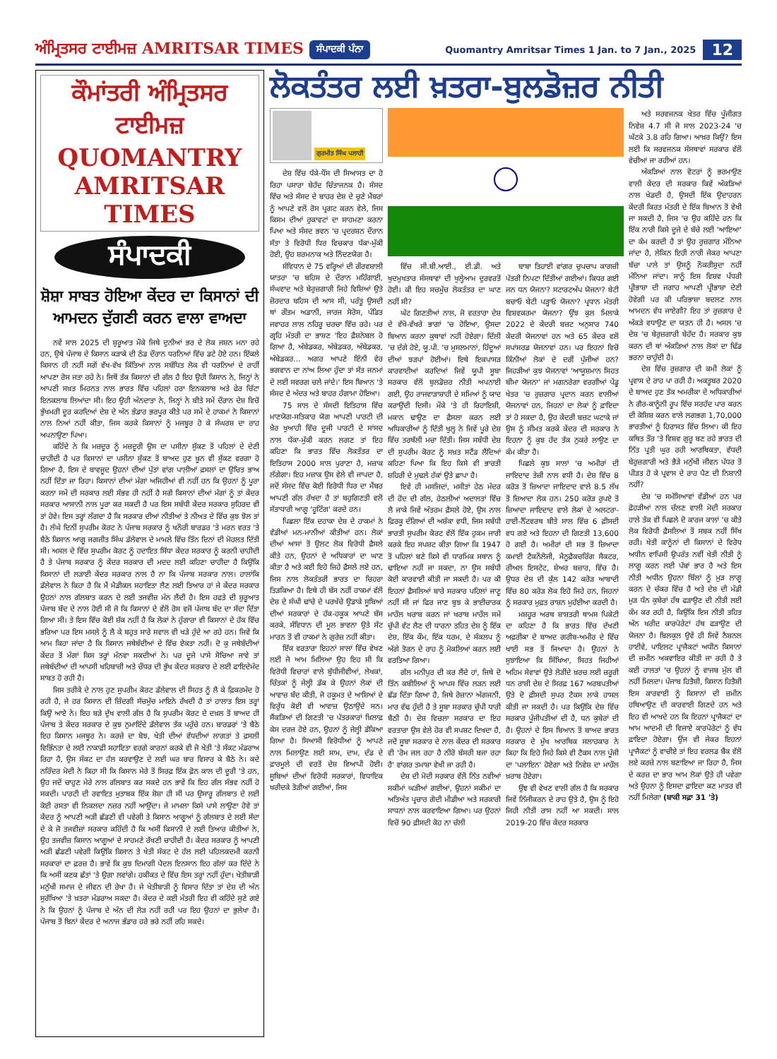ਅੰਮ੍ਰਿਤਸਰ ਟਾਈਮਜ਼ AMRITSAR TIMES ਸੰਪਾਦਕੀ ਪੰਨਾ Quomantry Amritsar Times 1 Jan. to 7 Jan., 2025 12
ਕੌਮਾਂਤਰੀ ਅੰਮ੍ਰਿਤਸਰ ਟਾਈਮਜ਼ QUOMANTRY AMRITSAR TIMES
ਸੰਪਾਦਕੀ
ਸ਼ੋਸ਼ਾ ਸਾਬਤ ਹੋਇਆ ਕੇਂਦਰ ਦਾ ਕਿਸਾਨਾਂ ਦੀ ਆਮਦਨ ਦੁੱਗਣੀ ਕਰਨ ਵਾਲਾ ਵਾਅਦਾ
ਨਵੇਂ ਸਾਲ 2025 ਦੀ ਸ਼ੁਰੂਆਤ ਮੌਕੇ ਜਿਥੇ ਦੁਨੀਆਂ ਭਰ ਦੇ ਲੋਕ ਜਸ਼ਨ ਮਨਾ ਰਹੇ ਹਨ, ਉਥੇ ਪੰਜਾਬ ਦੇ ਕਿਸਾਨ ਕੜਾਕੇ ਦੀ ਠੰਡ ਦੌਰਾਨ ਧਰਨਿਆਂ ਵਿੱਚ ਡਟੇ ਹੋਏ ਹਨ। ਇੱਕਲੇ ਕਿਸਾਨ ਹੀ ਨਹੀਂ ਸਗੋਂ ਵੱਖ-ਵੱਖ ਕਿੱਤਿਆਂ ਨਾਲ ਸਬੰਧਿਤ ਲੋਕ ਵੀ ਧਰਨਿਆਂ ਦੇ ਰਾਹੀਂ ਆਪਣਾ ਰੋਸ ਜਤਾ ਰਹੇ ਨੇ। ਜਿਥੋਂ ਤੱਕ ਕਿਸਾਨਾਂ ਦੀ ਗੱਲ ਹੈ ਇਹ ਉਹੀ ਕਿਸਾਨ ਨੇ, ਜਿਨ੍ਹਾਂ ਨੇ ਆਪਣੀ ਸਖ਼ਤ ਮਿਹਨਤ ਨਾਲ ਭਾਰਤ ਵਿੱਚ ਪਹਿਲਾਂ ਹਰਾ ਇਨਕਲਾਬ ਅਤੇ ਫੇਰ ਚਿੱਟਾ ਇਨਕਲਾਬ ਲਿਆਂਦਾ ਸੀ। ਇਹ ਉਹੀ ਅੰਨਦਾਤਾ ਨੇ, ਜਿਨ੍ਹਾਂ ਨੇ ਬੀਤੇ ਸਮੇਂ ਦੌਰਾਨ ਦੇਸ਼ ਵਿਚੋਂ ਭੁੱਖਮਰੀ ਦੂਰ ਕਰਦਿਆਂ ਦੇਸ਼ ਦੇ ਅੰਨ ਭੰਡਾਰ ਭਰਪੂਰ ਕੀਤੇ ਪਰ ਸਮੇਂ ਦੇ ਹਾਕਮਾਂ ਨੇ ਕਿਸਾਨਾਂ ਨਾਲ ਨਿਆਂ ਨਹੀਂ ਕੀਤਾ, ਜਿਸ ਕਰਕੇ ਕਿਸਾਨਾਂ ਨੂੰ ਮਜਬੂਰ ਹੋ ਕੇ ਸੰਘਰਸ਼ ਦਾ ਰਾਹ ਅਪਨਾਉਣਾ ਪਿਆ।
ਕਹਿੰਦੇ ਨੇ ਕਿ ਮਜ਼ਦੂਰ ਨੂੰ ਮਜ਼ਦੂਰੀ ਉਸ ਦਾ ਪਸੀਨਾ ਸੁੱਕਣ ਤੋਂ ਪਹਿਲਾਂ ਦੇ ਦੇਣੀ ਚਾਹੀਦੀ ਹੈ ਪਰ ਕਿਸਾਨਾਂ ਦਾ ਪਸੀਨਾ ਸੁੱਕਣ ਤੋਂ ਬਾਅਦ ਹੁਣ ਖ਼ੂਨ ਵੀ ਸੁੱਕਣ ਵਰਗਾ ਹੋ ਗਿਆ ਹੈ, ਇਸ ਦੇ ਬਾਵਜੂਦ ਉਹਨਾਂ ਦੀਆਂ ਪੁੱਤਾਂ ਵਾਂਗ ਪਾਲ਼ੀਆਂ ਫ਼ਸਲਾਂ ਦਾ ਉਚਿਤ ਭਾਅ ਨਹੀਂ ਦਿੱਤਾ ਜਾ ਰਿਹਾ। ਕਿਸਾਨਾਂ ਦੀਆਂ ਮੰਗਾਂ ਅਜਿਹੀਆਂ ਵੀ ਨਹੀਂ ਹਨ ਕਿ ਉਹਨਾਂ ਨੂੰ ਪੂਰਾ ਕਰਨਾ ਸਮੇਂ ਦੀ ਸਰਕਾਰ ਲਈ ਸੰਭਵ ਹੀ ਨਹੀਂ ਹੈ ਸਗੋਂ ਕਿਸਾਨਾਂ ਦੀਆਂ ਮੰਗਾਂ ਨੂੰ ਤਾਂ ਕੇਂਦਰ ਸਰਕਾਰ ਆਸਾਨੀ ਨਾਲ ਪੂਰਾ ਕਰ ਸਕਦੀ ਹੈ ਪਰ ਇਸ ਸਬੰਧੀ ਕੇਂਦਰ ਸਰਕਾਰ ਸੁਹਿਰਦ ਵੀ ਤਾਂ ਹੋਵੇ। ਇਸ ਤਰ੍ਹਾਂ ਲੱਗਦਾ ਹੈ ਕਿ ਸਰਕਾਰ ਦੀਆਂ ਨੀਤੀਆਂ ਤੇ ਨੀਅਤ ਦੇ ਵਿੱਚ ਕੁਝ ਝੋਲ ਤਾਂ ਹੈ। ਲੰਘੇ ਦਿਨੀਂ ਸੁਪਰੀਮ ਕੋਰਟ ਨੇ ਪੰਜਾਬ ਸਰਕਾਰ ਨੂੰ ਖਨੌਰੀ ਬਾਰਡਰ 'ਤੇ ਮਰਨ ਵਰਤ 'ਤੇ ਬੈਠੇ ਕਿਸਾਨ ਆਗੂ ਜਗਜੀਤ ਸਿੰਘ ਡੱਲੇਵਾਲ ਦੇ ਮਾਮਲੇ ਵਿੱਚ ਤਿੰਨ ਦਿਨਾਂ ਦੀ ਮੋਹਲਤ ਦਿੱਤੀ ਸੀ। ਅਸਲ ਦੇ ਵਿੱਚ ਸੁਪਰੀਮ ਕੋਰਟ ਨੂੰ ਹਦਾਇਤ ਸਿੱਧਾ ਕੇਂਦਰ ਸਰਕਾਰ ਨੂੰ ਕਰਨੀ ਚਾਹੀਦੀ ਹੈ ਤੇ ਪੰਜਾਬ ਸਰਕਾਰ ਨੂੰ ਕੇਂਦਰ ਸਰਕਾਰ ਦੀ ਮਦਦ ਲਈ ਕਹਿਣਾ ਚਾਹੀਦਾ ਹੈ ਕਿਉਂਕਿ ਕਿਸਾਨਾਂ ਦੀ ਲੜਾਈ ਕੇਂਦਰ ਸਰਕਾਰ ਨਾਲ ਹੈ ਨਾ ਕਿ ਪੰਜਾਬ ਸਰਕਾਰ ਨਾਲ। ਹਾਲਾਂਕਿ ਡੱਲੇਵਾਲ ਨੇ ਕਿਹਾ ਹੈ ਕਿ ਮੈਂ ਮੈਡੀਕਲ ਸਹਾਇਤਾ ਲੈਣ ਲਈ ਤਿਆਰ ਹਾਂ ਜੇ ਕੇਂਦਰ ਸਰਕਾਰ ਉਹਨਾਂ ਨਾਲ ਗੱਲਬਾਤ ਕਰਨ ਦੇ ਲਈ ਤਜਵੀਜ਼ ਮੰਨ ਲੈਂਦੀ ਹੈ। ਇਸ ਹਫਤੇ ਦੀ ਸ਼ੁਰੂਆਤ ਪੰਜਾਬ ਬੰਦ ਦੇ ਨਾਲ ਹੋਈ ਸੀ ਜੋ ਕਿ ਕਿਸਾਨਾਂ ਦੇ ਵੱਲੋਂ ਰੋਸ ਵਜੋਂ ਪੰਜਾਬ ਬੰਦ ਦਾ ਸੱਦਾ ਦਿੱਤਾ ਗਿਆ ਸੀ। ਤੇ ਇਸ ਵਿੱਚ ਕੋਈ ਸ਼ੱਕ ਨਹੀਂ ਹੈ ਕਿ ਲੋਕਾਂ ਨੇ ਹੁੰਗਾਰਾ ਵੀ ਕਿਸਾਨਾਂ ਦੇ ਹੱਕ ਵਿੱਚ ਭਰਿਆ ਪਰ ਇਸ ਮਸਲੇ ਨੂੰ ਲੈ ਕੇ ਬਹੁਤ ਸਾਰੇ ਸਵਾਲ ਵੀ ਖੜੇ ਹੁੰਦੇ ਆ ਰਹੇ ਹਨ। ਜਿਵੇਂ ਕਿ ਆਮ ਕਿਹਾ ਜਾਂਦਾ ਹੈ ਕਿ ਕਿਸਾਨ ਜਥੇਬੰਦੀਆਂ ਦੇ ਵਿੱਚ ਏਕਤਾ ਨਹੀਂ। ਦੋ ਕੁ ਜਥੇਬੰਦੀਆਂ ਕੇਂਦਰ ਤੋਂ ਮੰਗਾਂ ਕਿਸ ਤਰ੍ਹਾਂ ਮੰਨਵਾ ਸਕਦੀਆਂ ਨੇ। ਪਰ ਦੂਜੇ ਪਾਸੇ ਸੋਚਿਆ ਜਾਵੇ ਤਾਂ ਜਥੇਬੰਦੀਆਂ ਦੀ ਆਪਸੀ ਖਹਿਬਾਜ਼ੀ ਅਤੇ ਚੌਧਰ ਦੀ ਭੁੱਖ ਕੇਂਦਰ ਸਰਕਾਰ ਦੇ ਲਈ ਫਾਇਦੇਮੰਦ ਸਾਬਤ ਹੋ ਰਹੀ ਹੈ।
ਜਿਸ ਤਰੀਕੇ ਦੇ ਨਾਲ ਹੁਣ ਸੁਪਰੀਮ ਕੋਰਟ ਡੱਲੇਵਾਲ ਦੀ ਸਿਹਤ ਨੂੰ ਲੈ ਕੇ ਫ਼ਿਕਰਮੰਦ ਹੋ ਰਹੀ ਹੈ, ਜੇ ਹਰ ਕਿਸਾਨ ਦੀ ਜ਼ਿੰਦਗੀ ਸੱਚਮੁੱਚ ਮਾਇਨੇ ਰੱਖਦੀ ਹੈ ਤਾਂ ਹਾਲਾਤ ਇਸ ਤਰ੍ਹਾਂ ਕਿਉਂ ਆਏ ਨੇ। ਇਹ ਬੜੇ ਦੁੱਖ ਵਾਲੀ ਗੱਲ ਹੈ ਕਿ ਸੁਪਰੀਮ ਕੋਰਟ ਦੇ ਦਖ਼ਲ ਤੋਂ ਬਾਅਦ ਹੀ ਪੰਜਾਬ ਤੇ ਕੇਂਦਰ ਸਰਕਾਰ ਦੇ ਕੁਝ ਨੁਮਾਇੰਦੇ ਡੱਲੇਵਾਲ ਤੱਕ ਪਹੁੰਚੇ ਹਨ। ਬਾਰਡਰਾਂ 'ਤੇ ਬੈਠੇ ਇਹ ਕਿਸਾਨ ਮਜਬੂਰ ਨੇ। ਕਰਜ਼ੇ ਦਾ ਬੋਝ, ਖੇਤੀ ਦੀਆਂ ਵੱਧਦੀਆਂ ਲਾਗਤਾਂ ਤੇ ਫ਼ਸਲੀ ਵਿਭਿੰਨਤਾ ਦੇ ਲਈ ਨਾਕਾਫ਼ੀ ਸਹਾਇਤਾ ਵਰਗੇ ਕਾਰਨਾਂ ਕਰਕੇ ਵੀ ਜੋ ਖੇਤੀ 'ਤੇ ਸੰਕਟ ਮੰਡਰਾਅ ਰਿਹਾ ਹੈ, ਉਸ ਸੰਕਟ ਦਾ ਹੱਲ ਕਰਵਾਉਣ ਦੇ ਲਈ ਘਰ ਬਾਰ ਵਿਸਾਰ ਕੇ ਬੈਠੇ ਨੇ। ਕਦੇ ਨਰਿੰਦਰ ਮੋਦੀ ਨੇ ਕਿਹਾ ਸੀ ਕਿ ਕਿਸਾਨ ਮੇਰੇ ਤੋਂ ਸਿਰਫ਼ ਇੱਕ ਫ਼ੋਨ ਕਾਲ ਦੀ ਦੂਰੀ 'ਤੇ ਹਨ, ਉਹ ਜਦੋਂ ਚਾਹੁਣ ਮੇਰੇ ਨਾਲ ਗੱਲਬਾਤ ਕਰ ਸਕਦੇ ਹਨ ਭਾਵੇਂ ਕਿ ਇਹ ਗੱਲ ਸੰਭਵ ਨਹੀਂ ਹੋ ਸਕਦੀ। ਪਾਰਟੀ ਦੀ ਰਵਾਇਤ ਮੁਤਾਬਕ ਇੱਕ ਸ਼ੋਸ਼ਾ ਹੀ ਸੀ ਪਰ ਉਸਾਰੂ ਗੱਲਬਾਤ ਦੇ ਲਈ ਕੋਈ ਰਸਤਾ ਵੀ ਨਿਕਲਦਾ ਨਜ਼ਰ ਨਹੀਂ ਆਉਂਦਾ। ਜੇ ਮਾਮਲਾ ਕਿਸੇ ਪਾਸੇ ਲਾਉਣਾ ਹੋਵੇ ਤਾਂ ਕੇਂਦਰ ਨੂੰ ਆਪਣੀ ਅੜੀ ਛੱਡਣੀ ਵੀ ਪਵੇਗੀ ਤੇ ਕਿਸਾਨ ਆਗੂਆਂ ਨੂੰ ਗੱਲਬਾਤ ਦੇ ਲਈ ਸੱਦਾ ਦੇ ਕੇ ਜੋ ਤਜਵੀਜ਼ਾਂ ਸਰਕਾਰ ਕਹਿੰਦੀ ਹੈ ਕਿ ਅਸੀਂ ਕਿਸਾਨੀ ਦੇ ਲਈ ਤਿਆਰ ਕੀਤੀਆਂ ਨੇ, ਉਹ ਤਜਵੀਜ਼ ਕਿਸਾਨ ਆਗੂਆਂ ਦੇ ਸਾਹਮਣੇ ਰੱਖਣੀ ਚਾਹੀਦੀ ਹੈ। ਕੇਂਦਰ ਸਰਕਾਰ ਨੂੰ ਆਪਣੀ ਅੜੀ ਛੱਡਣੀ ਪਵੇਗੀ ਕਿਉਂਕਿ ਕਿਸਾਨ ਤੇ ਖੇਤੀ ਸੰਕਟ ਦੇ ਹੱਲ ਲਈ ਪਹਿਲਕਦਮੀ ਕਰਨੀ ਸਰਕਾਰਾਂ ਦਾ ਫ਼ਰਜ਼ ਹੈ। ਭਾਵੇਂ ਕਿ ਕੁਝ ਦਿਮਾਗੀ ਪੈਦਲ ਇਨਸਾਨ ਇਹ ਗੱਲਾਂ ਕਰ ਦਿੰਦੇ ਨੇ ਕਿ ਅਸੀਂ ਕਣਕ ਛੱਤਾਂ 'ਤੇ ਉਗਾ ਲਵਾਂਗੇ। ਹਕੀਕਤ ਦੇ ਵਿੱਚ ਇਸ ਤਰ੍ਹਾਂ ਨਹੀਂ ਹੁੰਦਾ। ਖੇਤੀਬਾੜੀ ਮਨੁੱਖੀ ਸਮਾਜ ਦੇ ਜੀਵਨ ਦੀ ਰੇਖਾ ਹੈ। ਜੇ ਖੇਤੀਬਾੜੀ ਨੂੰ ਵਿਸਾਰ ਦਿੱਤਾ ਤਾਂ ਦੇਸ਼ ਦੀ ਅੰਨ ਸੁਰੱਖਿਆ 'ਤੇ ਖ਼ਤਰਾ ਮੰਡਰਾਅ ਸਕਦਾ ਹੈ। ਕੇਂਦਰ ਦੇ ਕਈ ਮੰਤਰੀ ਇਹ ਵੀ ਕਹਿੰਦੇ ਸੁਣੇ ਗਏ ਨੇ ਕਿ ਉਹਨਾਂ ਨੂੰ ਪੰਜਾਬ ਦੇ ਅੰਨ ਦੀ ਲੋੜ ਨਹੀਂ ਰਹੀ ਪਰ ਇਹ ਉਹਨਾਂ ਦਾ ਭੁਲੇਖਾ ਹੈ। ਪੰਜਾਬ ਤੋਂ ਬਿਨਾਂ ਕੇਂਦਰ ਦੇ ਅਨਾਜ ਭੰਡਾਰ ਹਰੇ ਭਰੇ ਨਹੀਂ ਰਹਿ ਸਕਦੇ।
ਲੋਕਤੰਤਰ ਲਈ ਖ਼ਤਰਾ-ਬੁਲਡੋਜ਼ਰ ਨੀਤੀ
ਗੁਰਮੀਤ ਸਿੰਘ ਪਲਾਹੀ
ਦੇਸ਼ ਵਿੱਚ ਧੱਕੇ-ਧੌਂਸ ਦੀ ਸਿਆਸਤ ਦਾ ਹੋ ਰਿਹਾ ਪਸਾਰਾ ਬੇਹੱਦ ਚਿੰਤਾਜਨਕ ਹੈ। ਸੰਸਦ ਵਿੱਚ ਅਤੇ ਸੰਸਦ ਦੇ ਬਾਹਰ ਦੇਸ਼ ਦੇ ਚੁਣੇ ਮੈਂਬਰਾਂ ਨੂੰ ਆਪਣੇ ਵਲੋਂ ਰੋਸ ਪ੍ਰਗਟ ਕਰਨ ਵੇਲੇ, ਜਿਸ ਕਿਸਮ ਦੀਆਂ ਰੁਕਾਵਟਾਂ ਦਾ ਸਾਹਮਣਾ ਕਰਨਾ ਪਿਆ ਅਤੇ ਸੰਸਦ ਭਵਨ 'ਚ ਪ੍ਰਦਰਸ਼ਨ ਦੌਰਾਨ ਸੱਤਾ ਤੇ ਵਿਰੋਧੀ ਧਿਰ ਵਿਚਕਾਰ ਧੱਕਾ-ਮੁੱਕੀ ਹੋਈ, ਉਹ ਸ਼ਰਮਨਾਕ ਅਤੇ ਨਿੰਦਣਯੋਗ ਹੈ।
ਸੰਵਿਧਾਨ ਦੇ 75 ਵਰ੍ਹਿਆਂ ਦੀ ਗੌਰਵਸ਼ਾਲੀ ਯਾਤਰਾ 'ਚ ਬਹਿਸ ਦੇ ਦੌਰਾਨ ਮਹਿੰਗਾਈ, ਸੰਘਵਾਦ ਅਤੇ ਬੇਰੁਜ਼ਗਾਰੀ ਜਿਹੇ ਵਿਸ਼ਿਆਂ ਉਤੇ ਜ਼ੋਰਦਾਰ ਬਹਿਸ ਦੀ ਆਸ ਸੀ, ਪਰੰਤੂ ਉਸਦੀ ਥਾਂ ਗੌਤਮ ਅਡਾਨੀ, ਜਾਰਜ ਸੋਰੋਸ, ਪੰਡਿਤ ਜਵਾਹਰ ਲਾਲ ਨਹਿਰੂ ਚਰਚਾ ਵਿੱਚ ਰਹੇ। ਪਰ ਗ੍ਰਹਿ ਮੰਤਰੀ ਦਾ ਭਾਸ਼ਣ 'ਇਹ ਫ਼ੈਸ਼ਨੇਬਲ ਹੋ ਗਿਆ ਹੈ, ਅੰਬੇਡਕਰ, ਅੰਬੇਡਕਰ, ਅੰਬੇਡਕਰ, ਅੰਬੇਡਕਰ... ਅਗਰ ਆਪਣੇ ਇੰਨੀ ਵੇਰ ਭਗਵਾਨ ਦਾ ਨਾਂਅ ਲਿਆ ਹੁੰਦਾ ਤਾਂ ਸੱਤ ਜਨਮਾਂ ਦੇ ਲਈ ਸਵਰਗ ਚਲੇ ਜਾਂਦੇ।' ਇਸ ਬਿਆਨ 'ਤੇ ਸੰਸਦ ਦੇ ਅੰਦਰ ਅਤੇ ਬਾਹਰ ਹੰਗਾਮਾ ਹੋਇਆ।
75 ਸਾਲ ਦੇ ਸੰਸਦੀ ਇਤਿਹਾਸ ਵਿੱਚ ਮਾਣਯੋਗ-ਸਤਿਕਾਰ ਯੋਗ ਆਪਣੀ ਪਾਰਟੀ ਦੀ ਖ਼ੈਰ ਖੁਆਹੀ ਵਿੱਚ ਦੂਜੀ ਪਾਰਟੀ ਦੇ ਸਾਂਸਦ ਨਾਲ ਧੱਕਾ-ਮੁੱਕੀ ਕਰਨ ਲਗਣ ਤਾਂ ਇਹ ਕਹਿਣਾ ਕਿ ਭਾਰਤ ਵਿੱਚ ਲੋਕਤੰਤਰ ਦਾ ਇਤਿਹਾਸ 2000 ਸਾਲ ਪੁਰਾਣਾ ਹੈ, ਮਜ਼ਾਕ ਲੱਗੇਗਾ। ਇਹ ਮਜ਼ਾਕ ਉਸ ਵੇਲੇ ਵੀ ਜਾਪਦਾ ਹੈ, ਜਦੋਂ ਸੰਸਦ ਵਿੱਚ ਕੋਈ ਵਿਰੋਧੀ ਧਿਰ ਦਾ ਮੈਂਬਰ ਆਪਣੀ ਗੱਲ ਰੱਖਦਾ ਹੈ ਤਾਂ ਬਹੁਗਿਣਤੀ ਵਲੋਂ ਸੱਤਾਧਾਰੀ ਆਗੂ 'ਹੂਟਿੰਗ' ਕਰਦੇ ਹਨ।
ਪਿਛਲਾ ਇੱਕ ਦਹਾਕਾ ਦੇਸ਼ ਦੇ ਹਾਕਮਾਂ ਨੇ ਵੱਡੀਆਂ ਮਨ-ਮਾਨੀਆਂ ਕੀਤੀਆਂ ਹਨ। ਲੋਕਾਂ ਦੀਆਂ ਆਸਾਂ ਤੋਂ ਉਲਟ ਲੋਕ ਵਿਰੋਧੀ ਫ਼ੈਸਲੇ ਕੀਤੇ ਹਨ, ਉਹਨਾਂ ਦੇ ਅਧਿਕਾਰਾਂ ਦਾ ਘਾਣ ਕੀਤਾ ਹੈ ਅਤੇ ਕਈ ਇਹੋ ਜਿਹੇ ਫ਼ੈਸਲੇ ਲਏ ਹਨ, ਜਿਸ ਨਾਲ ਲੋਕਤੰਤਰੀ ਭਾਰਤ ਦਾ ਚਿਹਰਾ ਤਿੜਕਿਆ ਹੈ। ਇਥੇ ਹੀ ਬੱਸ ਨਹੀਂ ਹਾਕਮਾਂ ਵੱਲੋਂ ਦੇਸ਼ ਦੇ ਸੰਘੀ ਢਾਂਚੇ ਦੇ ਪਰਖੱਚੇ ਉਡਾਕੇ ਸੂਬਿਆਂ ਦੀਆਂ ਸਰਕਾਰਾਂ ਦੇ ਹੱਕ-ਹਕੂਕ ਆਪਣੇ ਬੱਸ ਕਰਕੇ, ਸੰਵਿਧਾਨ ਦੀ ਮੂਲ ਭਾਵਨਾ ਉਤੇ ਸੱਟ ਮਾਰਨ ਤੋਂ ਵੀ ਹਾਕਮਾਂ ਨੇ ਗੁਰੇਜ਼ ਨਹੀਂ ਕੀਤਾ।
ਇੱਕ ਵਰਤਾਰਾ ਇਹਨਾਂ ਸਾਲਾਂ ਵਿੱਚ ਵੇਖਣ ਲਈ ਜੋ ਆਮ ਮਿਲਿਆ ਉਹ ਇਹ ਸੀ ਕਿ ਵਿਰੋਧੀ ਵਿਚਾਰਾਂ ਵਾਲੇ ਬੁੱਧੀਜੀਵੀਆਂ, ਲੇਖਕਾਂ, ਚਿੰਤਕਾਂ ਨੂੰ ਜੇਲ੍ਹੀ ਡੱਕ ਕੇ ਉਹਨਾਂ ਲੋਕਾਂ ਦੀ ਆਵਾਜ਼ ਬੰਦ ਕੀਤੀ, ਜੋ ਹਕੂਮਤ ਦੇ ਆਸ਼ਿਆਂ ਦੇ ਵਿਰੁੱਧ ਕੋਈ ਵੀ ਆਵਾਜ਼ ਉਠਾਉਂਦੇ ਸਨ। ਸੈਂਕੜਿਆਂ ਦੀ ਗਿਣਤੀ 'ਚ ਪੱਤਰਕਾਰਾਂ ਖ਼ਿਲਾਫ਼ ਕੇਸ ਦਰਜ ਹੋਏ ਹਨ, ਉਹਨਾਂ ਨੂੰ ਜੇਲ੍ਹੀ ਡੱਕਿਆ ਗਿਆ ਹੈ। ਸਿਆਸੀ ਵਿਰੋਧੀਆਂ ਨੂੰ ਆਪਣੇ ਨਾਲ ਮਿਲਾਉਣ ਲਈ ਸਾਮ, ਦਾਮ, ਦੰਡ ਦੇ ਫ਼ਾਰਮੂਲੇ ਦੀ ਵਰਤੋਂ ਦੇਸ਼ ਵਿਆਪੀ ਹੋਈ। ਸੂਬਿਆਂ ਦੀਆਂ ਵਿਰੋਧੀ ਸਰਕਾਰਾਂ, ਵਿਧਾਇਕ ਖਰੀਦਕੇ ਤੋੜੀਆਂ ਗਈਆਂ, ਜਿਸ
ਵਿੱਚ ਸੀ.ਬੀ.ਆਈ., ਈ.ਡੀ. ਅਤੇ ਖੁਦਮੁਖਤਾਰ ਸੰਸਥਾਵਾਂ ਦੀ ਖੁਲ੍ਹੇਆਮ ਦੁਰਵਰਤੋਂ ਹੋਈ। ਕੀ ਇਹ ਸਚਮੁੱਚ ਲੋਕਤੰਤਰ ਦਾ ਘਾਣ ਨਹੀਂ ਸੀ?
ਘੱਟ ਗਿਣਤੀਆਂ ਨਾਲ, ਜੋ ਵਰਤਾਰਾ ਦੇਸ਼ ਦੇ ਵੱਖੋ-ਵੱਖਰੇ ਭਾਗਾਂ 'ਚ ਹੋਇਆ, ਉਸਦਾ ਬਿਆਨ ਕਰਨਾ ਕੁਥਾਵਾਂ ਨਹੀਂ ਹੋਏਗਾ। ਦਿੱਲੀ 'ਚ ਦੰਗੇ ਹੋਏ, ਯੂ.ਪੀ. 'ਚ ਮੁਸਲਮਾਨਾਂ, ਹਿੰਦੂਆਂ ਦੀਆਂ ਝੜਪਾਂ ਹੋਈਆਂ। ਇਥੇ ਇਕਪਾਸੜ ਕਾਰਵਾਈਆਂ ਕਰਦਿਆਂ ਜਿਵੇਂ ਯੂਪੀ ਸੂਬਾ ਸਰਕਾਰ ਵੱਲੋਂ ਬੁਲਡੋਜ਼ਰ ਨੀਤੀ ਅਪਨਾਈ ਗਈ, ਉਹ ਰਾਜਵਾੜਾਸ਼ਾਹੀ ਦੇ ਸਮਿਆਂ ਨੂੰ ਯਾਦ ਕਰਾਉਂਦੀ ਦਿਸੀ। ਮੌਕੇ 'ਤੇ ਹੀ ਰਿਹਾਇਸ਼ੀ, ਮਕਾਨ ਢਾਉਣ ਦਾ ਫ਼ੈਸਲਾ ਕਰਨ ਲਈ ਅਧਿਕਾਰੀਆਂ ਨੂੰ ਦਿੱਤੀ ਖੁਲ੍ਹ ਨੇ ਜਿਵੇਂ ਪੂਰੇ ਦੇਸ਼ ਵਿੱਚ ਤਰਥੱਲੀ ਮਚਾ ਦਿੱਤੀ। ਜਿਸ ਸਬੰਧੀ ਦੇਸ਼ ਦੀ ਸੁਪਰੀਮ ਕੋਰਟ ਨੂੰ ਸਖ਼ਤ ਸਟੈਂਡ ਲੈਂਦਿਆਂ ਕਹਿਣਾ ਪਿਆ ਕਿ ਇਹ ਕਿਸੇ ਵੀ ਭਾਰਤੀ ਸ਼ਹਿਰੀ ਦੇ ਮੁਢਲੇ ਹੱਕਾਂ ਉਤੇ ਛਾਪਾ ਹੈ।
ਇਵੇਂ ਹੀ ਮਸਜਿਦਾਂ, ਮਸੀਤਾਂ ਹੇਠ ਮੰਦਰ ਦੀ ਹੋਂਦ ਦੀ ਗੱਲ, ਹੇਠਲੀਆਂ ਅਦਾਲਤਾਂ ਵਿੱਚ ਲੈ ਜਾਕੇ ਜਿਵੇਂ ਅੰਤਰਮ ਫ਼ੈਸਲੇ ਹੋਏ, ਉਸ ਨਾਲ ਫ਼ਿਰਕੂ ਦੰਗਿਆਂ ਦੀ ਅਸ਼ੰਕਾ ਵਧੀ, ਜਿਸ ਸਬੰਧੀ ਭਾਰਤੀ ਸੁਪਰੀਮ ਕੋਰਟ ਵੱਲੋਂ ਇੱਕ ਹੁਕਮ ਜਾਰੀ ਕਰਕੇ ਇਹ ਸਪਸ਼ਟ ਕੀਤਾ ਗਿਆ ਕਿ 1947 ਤੋਂ ਪਹਿਲਾਂ ਬਣੇ ਕਿਸੇ ਵੀ ਧਾਰਮਿਕ ਸਥਾਨ ਨੂੰ ਢਾਇਆ ਨਹੀਂ ਜਾ ਸਕਦਾ, ਨਾ ਉਸ ਸਬੰਧੀ ਕੋਈ ਕਾਰਵਾਈ ਕੀਤੀ ਜਾ ਸਕਦੀ ਹੈ। ਪਰ ਕੀ ਇਹਨਾਂ ਫ਼ੈਸਲਿਆਂ ਬਾਰੇ ਸਰਕਾਰ ਪਹਿਲਾਂ ਜਾਣੂ ਨਹੀਂ ਸੀ ਜਾਂ ਫਿਰ ਜਾਣ ਬੁਝ ਕੇ ਭਾਈਚਾਰਕ ਮਾਹੌਲ ਖਰਾਬ ਕਰਨ ਜਾਂ ਖਰਾਬ ਮਾਹੌਲ ਸਮੇਂ ਚੁੱਪੀ ਵੱਟ ਲੈਣ ਦੀ ਧਾਰਨਾ ਤਹਿਤ ਦੇਸ਼ ਨੂੰ ਇੱਕ ਦੇਸ਼, ਇੱਕ ਕੌਮ, ਇੱਕ ਧਰਮ, ਦੇ ਸੰਕਲਪ ਨੂੰ ਅੱਗੇ ਤੋਰਨ ਦੇ ਰਾਹ ਨੂੰ ਮੋਕਲਿਆਂ ਕਰਨ ਲਈ ਵਰਤਿਆ ਗਿਆ।
ਗੱਲ ਮਨੀਪੁਰ ਦੀ ਕਰ ਲੈਂਦੇ ਹਾਂ, ਜਿਥੇ ਦੋ ਤਿੰਨ ਕਬੀਲਿਆਂ ਨੂੰ ਆਪਸ ਵਿੱਚ ਲੜਨ ਲਈ ਛੱਡ ਦਿੱਤਾ ਗਿਆ ਹੈ, ਜਿਥੇ ਰੋਜ਼ਾਨਾ ਅੱਗਜਨੀ, ਮਾਰ ਵੱਢ ਹੁੰਦੀ ਹੈ ਤੇ ਸੂਬਾ ਸਰਕਾਰ ਚੁੱਪੀ ਧਾਰੀ ਬੈਠੀ ਹੈ। ਦੇਸ਼ ਵਿਚਲਾ ਸਰਕਾਰ ਦਾ ਇਹ ਵਰਤਾਰਾ ਉਸ ਵੇਲੇ ਹੋਰ ਵੀ ਸਪਸ਼ਟ ਦਿਖਦਾ ਹੈ, ਜਦੋਂ ਸੂਬਾ ਸਰਕਾਰ ਦੇ ਨਾਲ ਕੇਂਦਰ ਦੀ ਸਰਕਾਰ ਵੀ 'ਰੋਮ ਜਲ ਰਹਾ ਹੈ ਨੀਰੋ ਬੰਸਰੀ ਬਜਾ ਰਹਾ ਹੈ' ਵਾਂਗਰ ਤਮਾਸ਼ਾ ਵੇਖੀ ਜਾ ਰਹੀ ਹੈ।
ਦੇਸ਼ ਦੀ ਮੋਦੀ ਸਰਕਾਰ ਵੱਲੋਂ ਨਿੱਤ ਨਵੀਆਂ ਸਕੀਮਾਂ ਘੜੀਆਂ ਗਈਆਂ, ਉਹਨਾਂ ਸਕੀਮਾਂ ਦਾ ਅਤਿਅੰਤ ਪ੍ਰਚਾਰ ਗੋਦੀ ਮੀਡੀਆ ਅਤੇ ਸਰਕਾਰੀ ਸਾਧਨਾਂ ਨਾਲ ਕਰਵਾਇਆ ਗਿਆ। ਪਰ ਉਹਨਾਂ ਵਿਚੋਂ 90 ਫ਼ੀਸਦੀ ਕੋਹ ਨਾ ਚੱਲੀ
ਬਾਬਾ ਤਿਹਾਈ ਵਾਂਗਰ ਚੁਪਚਾਪ ਕਾਗਜ਼ੀ ਪੱਤਰੀ ਨਿਪਟਾ ਦਿੱਤੀਆਂ ਗਈਆਂ। ਕਿਧਰ ਗਈ ਜਨ ਧਨ ਯੋਜਨਾ? ਸਟਾਰਟਅੱਪ ਯੋਜਨਾ? ਬੇਟੀ ਬਚਾਓ ਬੇਟੀ ਪੜ੍ਹਾਓ ਯੋਜਨਾ? ਪ੍ਰਧਾਨ ਮੰਤਰੀ ਵਿਸ਼ਵਕਰਮਾ ਯੋਜਨਾ? ਉਂਝ ਕੁਲ ਮਿਲਾਕੇ 2022 ਦੇ ਕੇਂਦਰੀ ਬਜ਼ਟ ਅਨੁਸਾਰ 740 ਕੇਂਦਰੀ ਯੋਜਨਾਵਾਂ ਹਨ ਅਤੇ 65 ਕੇਂਦਰ ਵਲੋਂ ਸਪਾਂਸਰਡ ਯੋਜਨਾਵਾਂ ਹਨ। ਪਰ ਇਹਨਾਂ ਵਿਚੋਂ ਕਿੰਨੀਆਂ ਲੋਕਾਂ ਦੇ ਦਰੀਂ ਪੁੱਜੀਆਂ ਹਨ? ਜਿਹੜੀਆਂ ਕੁਝ ਯੋਜਨਾਵਾਂ 'ਆਯੂਸ਼ਮਾਨ ਸਿਹਤ ਬੀਮਾ ਯੋਜਨਾ' ਜਾਂ ਮਗਨਰੇਗਾ ਵਰਗੀਆਂ ਪੇਂਡੂ ਖੇਤਰ 'ਚ ਰੁਜ਼ਗਾਰ ਪ੍ਰਦਾਨ ਕਰਨ ਵਾਲੀਆਂ ਯੋਜਨਾਵਾਂ ਹਨ, ਜਿਹਨਾਂ ਦਾ ਲੋਕਾਂ ਨੂੰ ਫ਼ਾਇਦਾ ਤਾਂ ਹੋ ਸਕਦਾ ਹੈ, ਉਹ ਕੇਂਦਰੀ ਬਜ਼ਟ ਘਟਾਕੇ ਜਾਂ ਉਸ ਨੂੰ ਸੀਮਤ ਕਰਕੇ ਕੇਂਦਰ ਦੀ ਸਰਕਾਰ ਨੇ ਇਹਨਾ ਨੂੰ ਕੁਝ ਹੱਦ ਤੱਕ ਨੁਕਰੇ ਲਾਉਣ ਦਾ ਕੰਮ ਕੀਤਾ ਹੈ।
ਪਿਛਲੇ ਕੁਝ ਸਾਲਾਂ 'ਚ ਅਮੀਰਾਂ ਦੀ ਜਾਇਦਾਦ ਤੇਜ਼ੀ ਨਾਲ ਵਧੀ ਹੈ। ਦੇਸ਼ ਵਿੱਚ 8 ਕਰੋੜ ਤੋਂ ਜ਼ਿਆਦਾ ਜਾਇਦਾਦ ਵਾਲੇ 8.5 ਲੱਖ ਤੋਂ ਜ਼ਿਆਦਾ ਲੋਕ ਹਨ। 250 ਕਰੋੜ ਰੁਪਏ ਤੋਂ ਜ਼ਿਆਦਾ ਜਾਇਦਾਦ ਵਾਲੇ ਲੋਕਾਂ ਦੇ ਅਲਟਰਾ-ਹਾਈ-ਨੈੱਟਵਰਥ ਬੀਤੇ ਸਾਲ ਵਿੱਚ 6 ਫ਼ੀਸਦੀ ਵਧ ਗਏ ਅਤੇ ਇਹਨਾ ਦੀ ਗਿਣਤੀ 13,600 ਹੋ ਗਈ ਹੈ। ਅਮੀਰਾਂ ਦੀ ਸਭ ਤੋਂ ਜ਼ਿਆਦਾ ਕਮਾਈ ਟੈਕਨੌਲੋਜੀ, ਮੈਨੂਫ਼ੈਕਚਰਿੰਗ ਸੈਕਟਰ, ਰੀਅਲ ਇਸਟੇਟ, ਸ਼ੇਅਰ ਬਜ਼ਾਰ, ਵਿੱਚ ਹੈ। ਉਧਰ ਦੇਸ਼ ਦੀ ਕੁੱਲ 142 ਕਰੋੜ ਆਬਾਦੀ ਵਿੱਚ 80 ਕਰੋੜ ਲੋਕ ਇਹੋ ਜਿਹੇ ਹਨ, ਜਿਹਨਾਂ ਨੂੰ ਸਰਕਾਰ ਮੁਫ਼ਤ ਰਾਸ਼ਨ ਮੁਹੱਈਆ ਕਰਦੀ ਹੈ।
ਮਸ਼ਹੂਰ ਅਰਥ ਸ਼ਾਸ਼ਤਰੀ ਥਾਮਸ ਪਿਕੇਟੀ ਦਾ ਕਹਿਣਾ ਹੈ ਕਿ ਭਾਰਤ ਵਿੱਚ ਦੱਖਣੀ ਅਫ਼ਰੀਕਾ ਦੇ ਬਾਅਦ ਗਰੀਬ-ਅਮੀਰ ਦੇ ਵਿੱਚ ਖਾਈ ਸਭ ਤੋਂ ਜਿਆਦਾ ਹੈ। ਉਹਨਾਂ ਨੇ ਸੁਝਾਇਆ ਕਿ ਸਿੱਖਿਆ, ਸਿਹਤ ਜਿਹੀਆਂ ਅਹਿਮ ਸੇਵਾਵਾਂ ਉਤੇ ਲੋੜੀਂਦੇ ਖ਼ਰਚ ਲਈ ਜ਼ਰੂਰੀ ਧਨ ਰਾਸ਼ੀ ਦੇਸ਼ ਦੇ ਸਿਰਫ਼ 167 ਅਰਬਪਤੀਆਂ ਉਤੇ ਦੋ ਫ਼ੀਸਦੀ ਸੁਪਰ ਟੈਕਸ ਲਾਕੇ ਹਾਸਲ ਕੀਤੀ ਜਾ ਸਕਦੀ ਹੈ। ਪਰ ਕਿਉਂਕਿ ਦੇਸ਼ ਵਿੱਚ ਸਰਕਾਰ ਪੂੰਜੀਪਤੀਆਂ ਦੀ ਹੈ, ਧਨ ਕੁਬੇਰਾਂ ਦੀ ਹੈ। ਉਹਨਾਂ ਦੇ ਇਸ ਬਿਆਨ ਤੋਂ ਬਾਅਦ ਭਾਰਤ ਸਰਕਾਰ ਦੇ ਮੁੱਖ ਆਰਥਿਕ ਸਲਾਹਕਾਰ ਨੇ ਕਿਹਾ ਕਿ ਇਹੋ ਜਿਹੇ ਕਿਸੇ ਵੀ ਟੈਕਸ ਨਾਲ ਪੂੰਜੀ ਦਾ 'ਪਲਾਇਨ' ਹੋਏਗਾ ਅਤੇ ਨਿਵੇਸ਼ ਦਾ ਮਾਹੌਲ ਖ਼ਰਾਬ ਹੋਏਗਾ।
ਉਂਞ ਵੀ ਵੇਖਣ ਵਾਲੀ ਗੱਲ ਹੈ ਕਿ ਸਰਕਾਰ ਜਿਵੇਂ ਨਿੱਜੀਕਰਨ ਦੇ ਰਾਹ ਉਤੇ ਹੈ, ਉਸ ਨੂੰ ਇਹੋ ਜਿਹੀ ਨੀਤੀ ਰਾਸ ਨਹੀਂ ਆ ਸਕਦੀ। ਸਾਲ 2019-20 ਵਿੱਚ ਕੇਂਦਰ ਸਰਕਾਰ
ਅਤੇ ਸਰਵਜਨਕ ਖੇਤਰ ਵਿੱਚ ਪੂੰਜੀਗਤ ਨਿਵੇਸ਼ 4.7 ਸੀ ਜੋ ਸਾਲ 2023-24 'ਚ ਘੱਟਕੇ 3.8 ਰਹਿ ਗਿਆ। ਆਖ਼ਰ ਕਿਉਂ? ਇਸ ਲਈ ਕਿ ਸਰਵਜਨਕ ਸੰਸਥਾਵਾਂ ਸਰਕਾਰ ਵੱਲੋਂ ਵੇਚੀਆਂ ਜਾ ਰਹੀਆਂ ਹਨ।
ਅੰਕੜਿਆਂ ਨਾਲ ਵੋਟਰਾਂ ਨੂੰ ਭਰਮਾਉਣ ਵਾਲੀ ਕੇਂਦਰ ਦੀ ਸਰਕਾਰ ਕਿਵੇਂ ਅੰਕੜਿਆਂ ਨਾਲ ਖੇਡਦੀ ਹੈ, ਉਸਦੀ ਇੱਕ ਉਦਾਹਰਨ ਕੇਂਦਰੀ ਕਿਰਤ ਮੰਤਰੀ ਦੇ ਇੱਕ ਬਿਆਨ ਤੋਂ ਵੇਖੀ ਜਾ ਸਕਦੀ ਹੈ, ਜਿਸ 'ਚ ਉਹ ਕਹਿੰਦੇ ਹਨ ਕਿ ਇੱਕ ਨਾਰੀ ਕਿਸੇ ਦੂਜੇ ਦੇ ਬੱਚੇ ਲਈ 'ਆਇਆ' ਦਾ ਕੰਮ ਕਰਦੀ ਹੈ ਤਾਂ ਉਹ ਰੁਜ਼ਗਾਰ ਮੰਨਿਆ ਜਾਂਦਾ ਹੈ, ਲੇਕਿਨ ਇਹੀ ਨਾਰੀ ਜੇਕਰ ਆਪਣਾ ਬੱਚਾ ਪਾਲੇ ਤਾਂ ਉਸਨੂੰ ਨੌਕਰੀਸ਼ੁਦਾ ਨਹੀਂ ਮੰਨਿਆ ਜਾਂਦਾ। ਸਾਨੂੰ ਇਸ ਵਿਸ਼ਵ ਪੱਧਰੀ ਪ੍ਰੀਭਾਸ਼ਾ ਦੀ ਜਗਾਹ ਆਪਣੀ ਪ੍ਰੀਭਾਸ਼ਾ ਦੇਣੀ ਹੋਵੇਗੀ ਪਰ ਕੀ ਪਰਿਭਾਸ਼ਾ ਬਦਲਣ ਨਾਲ ਆਮਦਨ ਵੱਧ ਜਾਏਗੀ? ਇਹ ਤਾਂ ਰੁਜ਼ਗਾਰ ਦੇ ਅੰਕੜੇ ਵਧਾਉਣ ਦਾ ਯਤਨ ਹੀ ਹੈ। ਅਸਲ 'ਚ ਦੇਸ਼ 'ਚ ਬੇਰੁਜ਼ਗਾਰੀ ਬੇਹੱਦ ਹੈ। ਸਰਕਾਰ ਕੁਝ ਕਰਨ ਦੀ ਥਾਂ ਅੰਕੜਿਆਂ ਨਾਲ ਲੋਕਾਂ ਦਾ ਢਿੱਡ ਭਰਨਾ ਚਾਹੁੰਦੀ ਹੈ।
ਦੇਸ਼ ਵਿੱਚ ਰੁਜ਼ਗਾਰ ਦੀ ਕਮੀ ਲੋਕਾਂ ਨੂੰ ਪ੍ਰਵਾਸ ਦੇ ਰਾਹ ਪਾ ਰਹੀ ਹੈ। ਅਕਤੂਬਰ 2020 ਦੇ ਬਾਅਦ ਹੁਣ ਤੱਕ ਅਮਰੀਕਾ ਦੇ ਅਧਿਕਾਰੀਆਂ ਨੇ ਗੈਰ-ਕਾਨੂੰਨੀ ਰੂਪ ਵਿੱਚ ਸਰਹੱਦ ਪਾਰ ਕਰਨ ਦੀ ਕੋਸ਼ਿਸ਼ ਕਰਨ ਵਾਲੇ ਲਗਭਗ 1,70,000 ਭਾਰਤੀਆਂ ਨੂੰ ਹਿਰਾਸਤ ਵਿੱਚ ਲਿਆ। ਕੀ ਇਹ ਕਥਿਤ ਤੌਰ 'ਤੇ ਵਿਸ਼ਵ ਗੁਰੂ ਬਣ ਰਹੇ ਭਾਰਤ ਦੀ ਨਿੱਤ ਪ੍ਰਤੀ ਘੁਰ ਰਹੀ ਆਰਥਿਕਤਾ, ਵੱਧਦੀ ਬੇਰੁਜ਼ਗਾਰੀ ਅਤੇ ਭੈੜੇ ਮਨੁੱਖੀ ਜੀਵਨ ਪੱਧਰ ਤੋਂ ਪੀੜਤ ਹੋ ਕੇ ਪ੍ਰਵਾਸ ਦੇ ਰਾਹ ਪੈਣ ਦੀ ਨਿਸ਼ਾਨੀ ਨਹੀਂ?
ਦੇਸ਼ 'ਚ ਸਮੱਸਿਆਵਾਂ ਵੱਡੀਆਂ ਹਨ ਪਰ ਫ਼ੋਹੜੀਆਂ ਨਾਲ ਚੱਲਣ ਵਾਲੀ ਮੋਦੀ ਸਰਕਾਰ ਹਾਲੇ ਤੱਕ ਵੀ ਪਿਛਲੇ ਦੋ ਕਾਰਜ ਕਾਲਾਂ 'ਚ ਕੀਤੇ ਲੋਕ ਵਿਰੋਧੀ ਫ਼ੈਸਲਿਆਂ ਤੋਂ ਸਬਕ ਨਹੀਂ ਸਿੱਖ ਰਹੀ। ਖੇਤੀ ਕਾਨੂੰਨਾਂ ਦੀ ਕਿਸਾਨਾਂ ਦੇ ਵਿਰੋਧ ਅਧੀਨ ਵਾਪਿਸੀ ਉਪਰੰਤ ਨਵੀਂ ਖੇਤੀ ਨੀਤੀ ਨੂੰ ਲਾਗੂ ਕਰਨ ਲਈ ਪੱਬਾਂ ਭਾਰ ਹੈ ਅਤੇ ਇਸ ਨੀਤੀ ਅਧੀਨ ਉਹਨਾ ਬਿੱਲਾਂ ਨੂੰ ਮੁੜ ਲਾਗੂ ਕਰਨ ਦੇ ਚੱਕਰ ਵਿੱਚ ਹੈ ਅਤੇ ਦੇਸ਼ ਦੀ ਮੰਡੀ ਮੁੜ ਧੰਨ ਕੁਬੇਰਾਂ ਹੱਥ ਫੜਾਉਣ ਦੀ ਨੀਤੀ ਲਈ ਕੰਮ ਕਰ ਰਹੀ ਹੈ, ਕਿਉਂਕਿ ਇਸ ਨੀਤੀ ਤਹਿਤ ਅੰਨ ਖਰੀਦ ਕਾਰਪੋਰੇਟਾਂ ਹੱਥ ਫੜਾਉਣ ਦੀ ਯੋਜਨਾ ਹੈ। ਬਿਲਕੁਲ ਉਵੇਂ ਹੀ ਜਿਵੇਂ ਨੈਸ਼ਨਲ ਹਾਈਵੇ, ਪਾਇਲਟ ਪ੍ਰਾਜੈਕਟਾਂ ਅਧੀਨ ਕਿਸਾਨਾਂ ਦੀ ਜ਼ਮੀਨ ਅਕਵਾਇਰ ਕੀਤੀ ਜਾ ਰਹੀ ਹੈ ਤੇ ਕਈ ਹਾਲਤਾਂ 'ਚ ਉਹਨਾਂ ਨੂੰ ਵਾਜਬ ਮੁੱਲ ਵੀ ਨਹੀਂ ਮਿਲਦਾ। ਪੰਜਾਬ ਹਿਤੈਸ਼ੀ, ਕਿਸਾਨ ਹਿਤੈਸ਼ੀ ਇਸ ਕਾਰਵਾਈ ਨੂੰ ਕਿਸਾਨਾਂ ਦੀ ਜ਼ਮੀਨ ਹਥਿਆਉਣ ਦੀ ਕਾਰਵਾਈ ਗਿਣਦੇ ਹਨ ਅਤੇ ਇਹ ਵੀ ਆਖਦੇ ਹਨ ਕਿ ਇਹਨਾਂ ਪ੍ਰਾਜੈਕਟਾਂ ਦਾ ਆਮ ਆਦਮੀ ਦੀ ਵਿਜਾਏ ਕਾਰਪੋਰੇਟਾਂ ਨੂੰ ਵੱਧ ਫ਼ਾਇਦਾ ਹੋਏਗਾ। ਉਂਜ ਵੀ ਜੇਕਰ ਇਹਨਾਂ ਪ੍ਰਾਜੈਕਟਾਂ ਨੂੰ ਵਾਚੀਏ ਤਾਂ ਇਹ ਵਰਲਡ ਬੈਂਕ ਵੱਲੋਂ ਲਏ ਕਰਜ਼ੇ ਨਾਲ ਬਣਾਇਆ ਜਾ ਰਿਹਾ ਹੈ, ਜਿਸ ਦੇ ਕਰਜ਼ ਦਾ ਭਾਰ ਆਮ ਲੋਕਾਂ ਉਤੇ ਹੀ ਪਵੇਗਾ ਅਤੇ ਉਹਨਾ ਨੂੰ ਇਸਦਾ ਫ਼ਾਇਦਾ ਕਣ ਮਾਤਰ ਵੀ ਨਹੀਂ ਮਿਲੇਗਾ (ਬਾਕੀ ਸਫ਼ਾ 31 'ਤੇ)